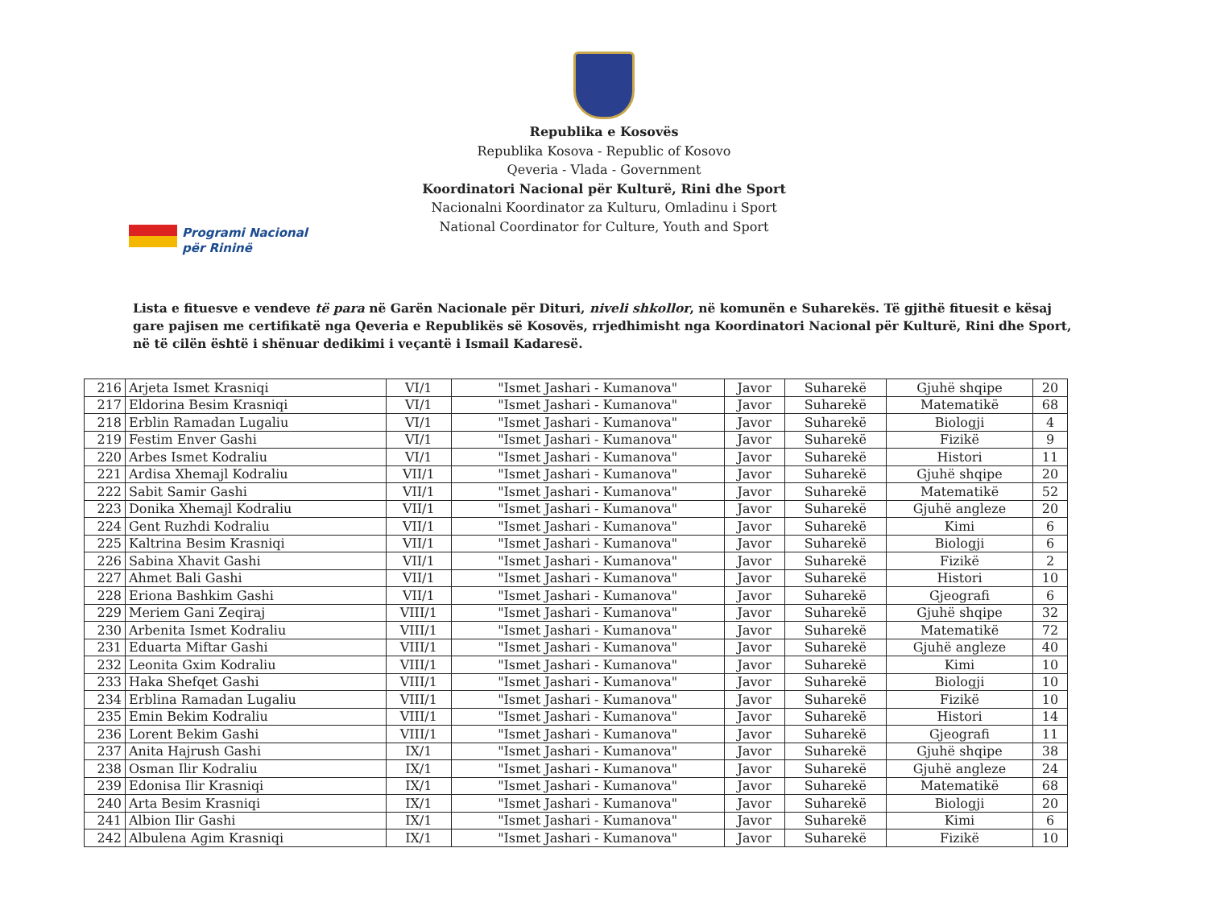Republika e Kosovës
Republika Kosova - Republic of Kosovo
Qeveria - Vlada - Government
Koordinatori Nacional për Kulturë, Rini dhe Sport
Nacionalni Koordinator za Kulturu, Omladinu i Sport
National Coordinator for Culture, Youth and Sport
Programi Nacional
për Rininë
Lista e fituesve e vendeve të para në Garën Nacionale për Dituri, niveli shkollor, në komunën e Suharekës. Të gjithë fituesit e kësaj gare pajisen me certifikatë nga Qeveria e Republikës së Kosovës, rrjedhimisht nga Koordinatori Nacional për Kulturë, Rini dhe Sport, në të cilën është i shënuar dedikimi i veçantë i Ismail Kadaresë.
| 216 | Arjeta Ismet Krasniqi | VI/1 | "Ismet Jashari - Kumanova" | Javor | Suharekë | Gjuhë shqipe | 20 |
| 217 | Eldorina Besim Krasniqi | VI/1 | "Ismet Jashari - Kumanova" | Javor | Suharekë | Matematikë | 68 |
| 218 | Erblin Ramadan Lugaliu | VI/1 | "Ismet Jashari - Kumanova" | Javor | Suharekë | Biologji | 4 |
| 219 | Festim Enver Gashi | VI/1 | "Ismet Jashari - Kumanova" | Javor | Suharekë | Fizikë | 9 |
| 220 | Arbes Ismet Kodraliu | VI/1 | "Ismet Jashari - Kumanova" | Javor | Suharekë | Histori | 11 |
| 221 | Ardisa Xhemajl Kodraliu | VII/1 | "Ismet Jashari - Kumanova" | Javor | Suharekë | Gjuhë shqipe | 20 |
| 222 | Sabit Samir Gashi | VII/1 | "Ismet Jashari - Kumanova" | Javor | Suharekë | Matematikë | 52 |
| 223 | Donika Xhemajl Kodraliu | VII/1 | "Ismet Jashari - Kumanova" | Javor | Suharekë | Gjuhë angleze | 20 |
| 224 | Gent Ruzhdi Kodraliu | VII/1 | "Ismet Jashari - Kumanova" | Javor | Suharekë | Kimi | 6 |
| 225 | Kaltrina Besim Krasniqi | VII/1 | "Ismet Jashari - Kumanova" | Javor | Suharekë | Biologji | 6 |
| 226 | Sabina Xhavit Gashi | VII/1 | "Ismet Jashari - Kumanova" | Javor | Suharekë | Fizikë | 2 |
| 227 | Ahmet Bali Gashi | VII/1 | "Ismet Jashari - Kumanova" | Javor | Suharekë | Histori | 10 |
| 228 | Eriona Bashkim Gashi | VII/1 | "Ismet Jashari - Kumanova" | Javor | Suharekë | Gjeografi | 6 |
| 229 | Meriem Gani Zeqiraj | VIII/1 | "Ismet Jashari - Kumanova" | Javor | Suharekë | Gjuhë shqipe | 32 |
| 230 | Arbenita Ismet Kodraliu | VIII/1 | "Ismet Jashari - Kumanova" | Javor | Suharekë | Matematikë | 72 |
| 231 | Eduarta Miftar Gashi | VIII/1 | "Ismet Jashari - Kumanova" | Javor | Suharekë | Gjuhë angleze | 40 |
| 232 | Leonita Gxim Kodraliu | VIII/1 | "Ismet Jashari - Kumanova" | Javor | Suharekë | Kimi | 10 |
| 233 | Haka Shefqet Gashi | VIII/1 | "Ismet Jashari - Kumanova" | Javor | Suharekë | Biologji | 10 |
| 234 | Erblina Ramadan Lugaliu | VIII/1 | "Ismet Jashari - Kumanova" | Javor | Suharekë | Fizikë | 10 |
| 235 | Emin Bekim Kodraliu | VIII/1 | "Ismet Jashari - Kumanova" | Javor | Suharekë | Histori | 14 |
| 236 | Lorent Bekim Gashi | VIII/1 | "Ismet Jashari - Kumanova" | Javor | Suharekë | Gjeografi | 11 |
| 237 | Anita Hajrush Gashi | IX/1 | "Ismet Jashari - Kumanova" | Javor | Suharekë | Gjuhë shqipe | 38 |
| 238 | Osman Ilir Kodraliu | IX/1 | "Ismet Jashari - Kumanova" | Javor | Suharekë | Gjuhë angleze | 24 |
| 239 | Edonisa Ilir Krasniqi | IX/1 | "Ismet Jashari - Kumanova" | Javor | Suharekë | Matematikë | 68 |
| 240 | Arta Besim Krasniqi | IX/1 | "Ismet Jashari - Kumanova" | Javor | Suharekë | Biologji | 20 |
| 241 | Albion Ilir Gashi | IX/1 | "Ismet Jashari - Kumanova" | Javor | Suharekë | Kimi | 6 |
| 242 | Albulena Agim Krasniqi | IX/1 | "Ismet Jashari - Kumanova" | Javor | Suharekë | Fizikë | 10 |